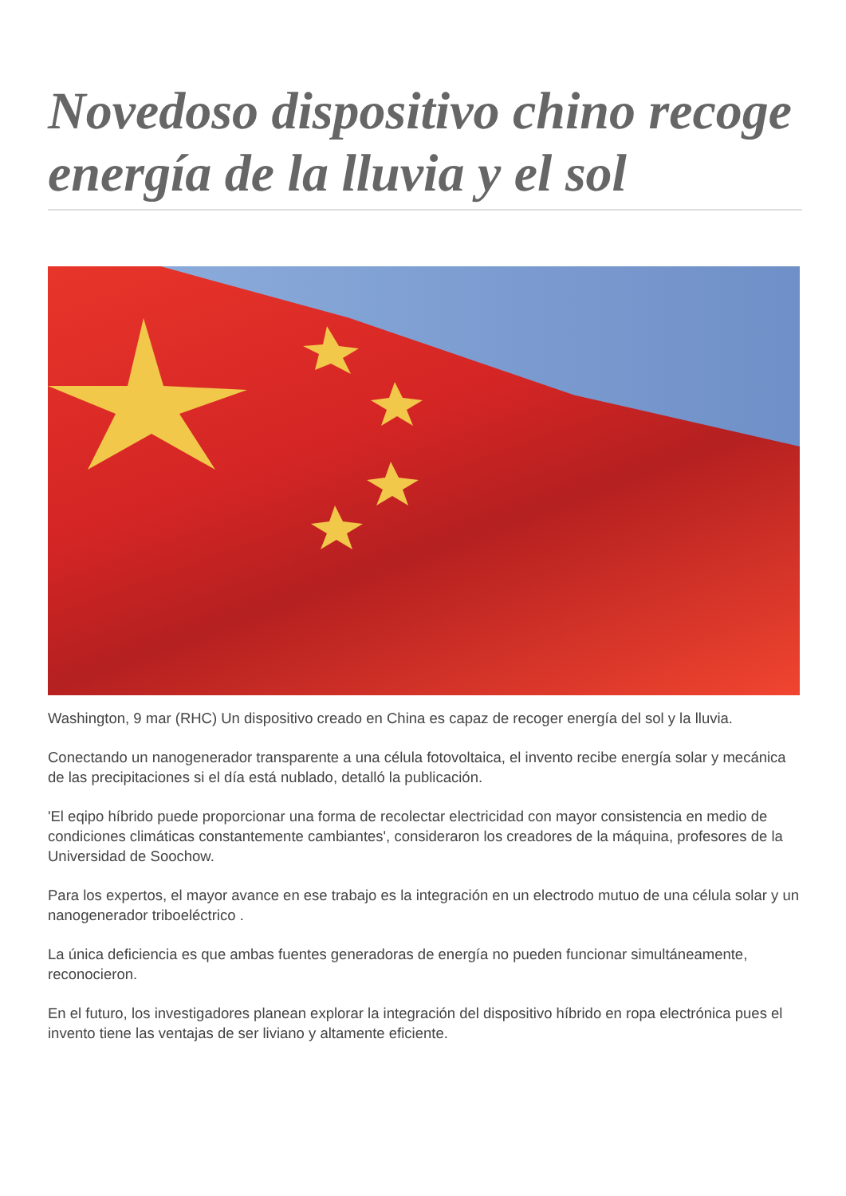Novedoso dispositivo chino recoge energía de la lluvia y el sol
Washington, 9 mar (RHC) Un dispositivo creado en China es capaz de recoger energía del sol y la lluvia.
Conectando un nanogenerador transparente a una célula fotovoltaica, el invento recibe energía solar y mecánica de las precipitaciones si el día está nublado, detalló la publicación.
'El eqipo híbrido puede proporcionar una forma de recolectar electricidad con mayor consistencia en medio de condiciones climáticas constantemente cambiantes', consideraron los creadores de la máquina, profesores de la Universidad de Soochow.
Para los expertos, el mayor avance en ese trabajo es la integración en un electrodo mutuo de una célula solar y un nanogenerador triboeléctrico .
La única deficiencia es que ambas fuentes generadoras de energía no pueden funcionar simultáneamente, reconocieron.
En el futuro, los investigadores planean explorar la integración del dispositivo híbrido en ropa electrónica pues el invento tiene las ventajas de ser liviano y altamente eficiente.